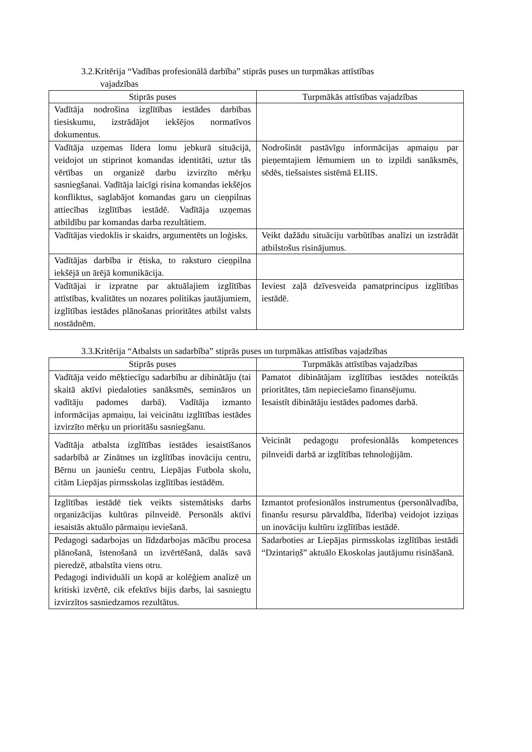3.2.Kritērija “Vadības profesionālā darbība” stiprās puses un turpmākas attīstības
vajadzības
| Stiprās puses | Turpmākās attīstības vajadzības |
| --- | --- |
| Vadītāja nodrošina izglītības iestādes darbības tiesiskumu, izstrādājot iekšējos normatīvos dokumentus. | |
| Vadītāja uzņemas līdera lomu jebkurā situācijā, veidojot un stiprinot komandas identitāti, uztur tās vērtības un organizē darbu izvirzīto mērķu sasniegšanai. Vadītāja laicīgi risina komandas iekšējos konfliktus, saglabājot komandas garu un cieņpilnas attiecības izglītības iestādē. Vadītāja uzņemas atbildību par komandas darba rezultātiem. | Nodrošināt pastāvīgu informācijas apmaiņu par pieņemtajiem lēmumiem un to izpildi sanāksmēs, sēdēs, tiešsaistes sistēmā ELIIS. |
| Vadītājas viedoklis ir skaidrs, argumentēts un loģisks. | Veikt dažādu situāciju varbūtības analīzi un izstrādāt atbilstošus risinājumus. |
| Vadītājas darbība ir ētiska, to raksturo cieņpilna iekšējā un ārējā komunikācija. | |
| Vadītājai ir izpratne par aktuālajiem izglītības attīstības, kvalitātes un nozares politikas jautājumiem, izglītības iestādes plānošanas prioritātes atbilst valsts nostādnēm. | Ieviest zaļā dzīvesveida pamatprincipus izglītības iestādē. |
3.3.Kritērija “Atbalsts un sadarbība” stiprās puses un turpmākas attīstības vajadzības
| Stiprās puses | Turpmākās attīstības vajadzības |
| --- | --- |
| Vadītāja veido mēķtiecīgu sadarbību ar dibinātāju (tai skaitā aktīvi piedaloties sanāksmēs, semināros un vadītāju padomes darbā). Vadītāja izmanto informācijas apmaiņu, lai veicinātu izglītības iestādes izvirzīto mērķu un prioritāšu sasniegšanu. | Pamatot dibinātājam izglītības iestādes noteiktās prioritātes, tām nepieciešamo finansējumu. Iesaistīt dibinātāju iestādes padomes darbā. |
| Vadītāja atbalsta izglītības iestādes iesaistīšanos sadarbībā ar Zinātnes un izglītības inovāciju centru, Bērnu un jauniešu centru, Liepājas Futbola skolu, citām Liepājas pirmsskolas izglītības iestādēm. | Veicināt pedagogu profesionālās kompetences pilnveidi darbā ar izglītības tehnoloģijām. |
| Izglītības iestādē tiek veikts sistemātisks darbs organizācijas kultūras pilnveidē. Personāls aktīvi iesaistās aktuālo pārmaiņu ieviešanā. | Izmantot profesionālos instrumentus (personālvadība, finanšu resursu pārvaldība, līderība) veidojot izziņas un inovāciju kultūru izglītības iestādē. |
| Pedagogi sadarbojas un līdzdarbojas mācību procesa plānošanā, īstenošanā un izvērtēšanā, dalās savā pieredzē, atbalstīta viens otru. Pedagogi individuāli un kopā ar kolēģiem analizē un kritiski izvērtē, cik efektīvs bijis darbs, lai sasniegtu izvirzītos sasniedzamos rezultātus. | Sadarboties ar Liepājas pirmsskolas izglītības iestādi “Dzintariņš” aktuālo Ekoskolas jautājumu risināšanā. |